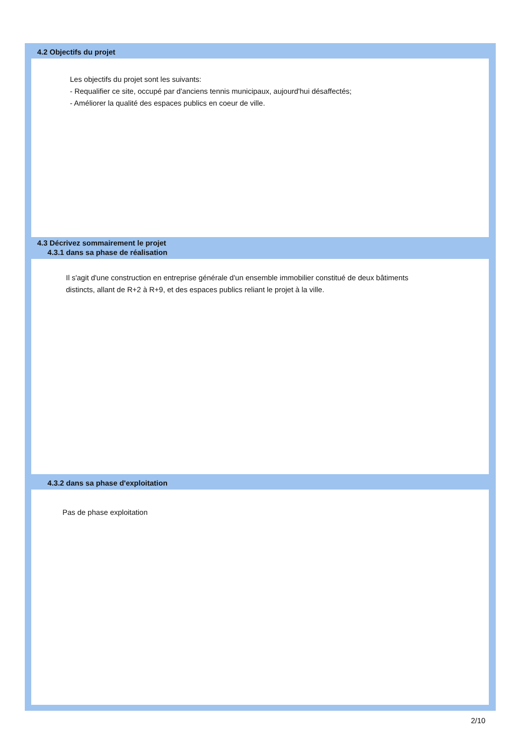4.2 Objectifs du projet
Les objectifs du projet sont les suivants:
- Requalifier ce site, occupé par d'anciens tennis municipaux, aujourd'hui désaffectés;
- Améliorer la qualité des espaces publics en coeur de ville.
4.3 Décrivez sommairement le projet
4.3.1 dans sa phase de réalisation
Il s'agit d'une construction en entreprise générale d'un ensemble immobilier constitué de deux bâtiments distincts, allant de R+2 à R+9, et des espaces publics reliant le projet à la ville.
4.3.2 dans sa phase d'exploitation
Pas de phase exploitation
2/10